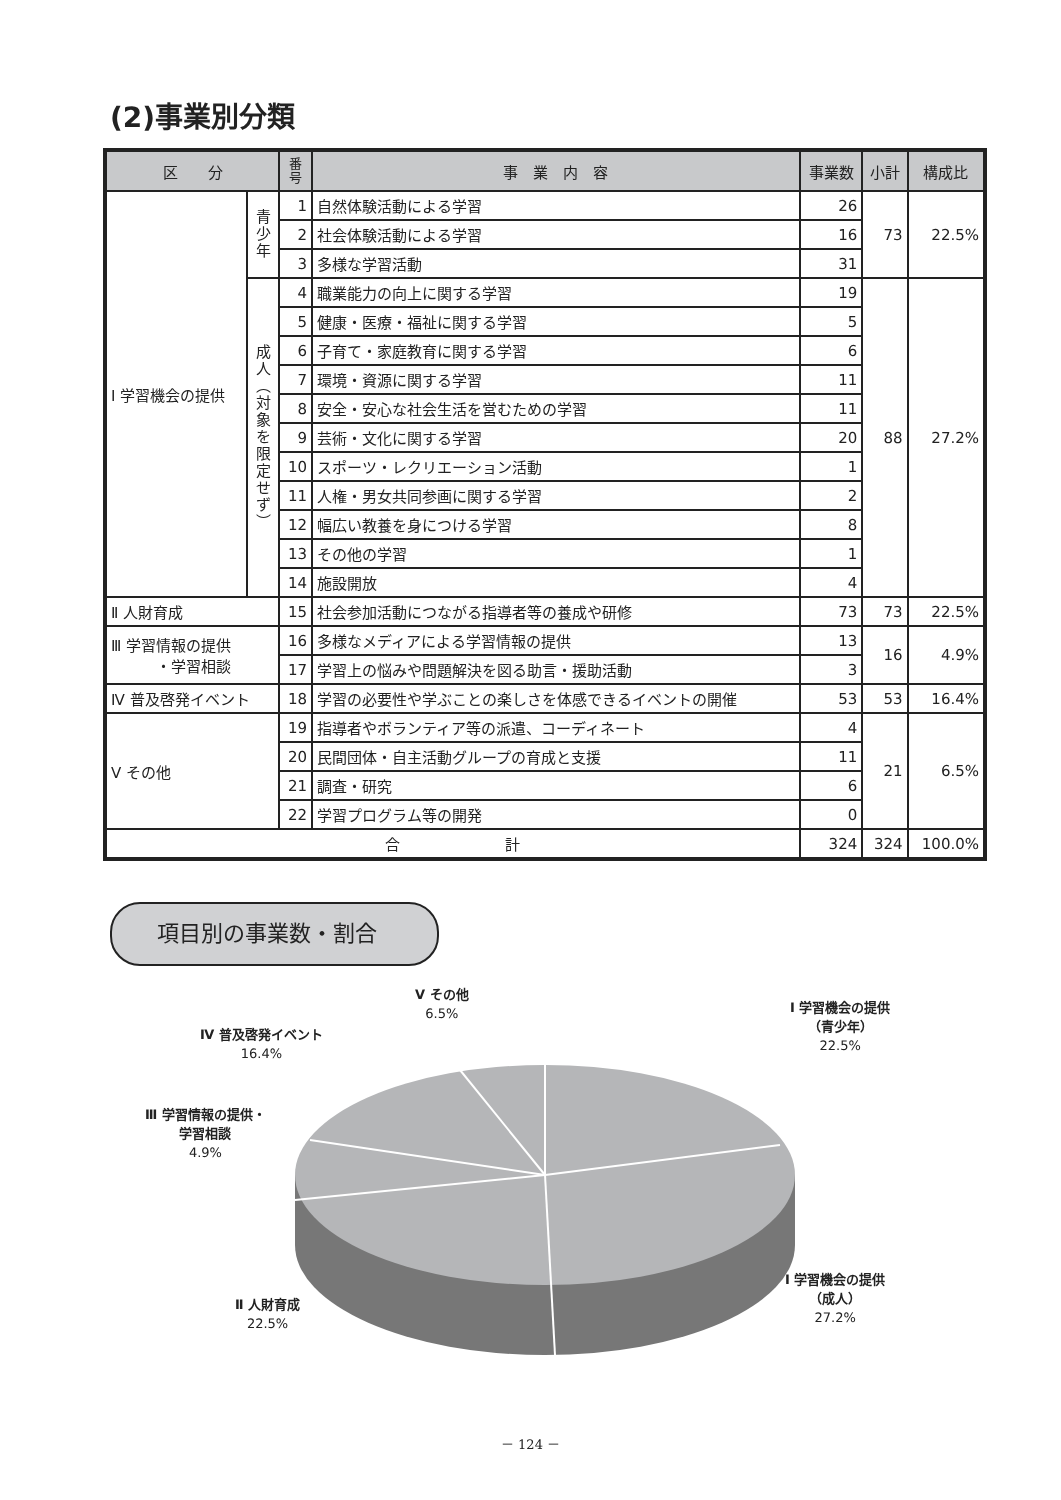(2)事業別分類
| 区 分 | | 番 号 | 事 業 内 容 | 事業数 | 小計 | 構成比 |
| --- | --- | --- | --- | --- | --- | --- |
| Ⅰ 学習機会の提供 | 青 少 年 | 1 | 自然体験活動による学習 | 26 | 73 | 22.5% |
| | | 2 | 社会体験活動による学習 | 16 | | |
| | | 3 | 多様な学習活動 | 31 | | |
| | 成 人 ︵ 対 象 を 限 定 せ ず ︶ | 4 | 職業能力の向上に関する学習 | 19 | 88 | 27.2% |
| | | 5 | 健康・医療・福祉に関する学習 | 5 | | |
| | | 6 | 子育て・家庭教育に関する学習 | 6 | | |
| | | 7 | 環境・資源に関する学習 | 11 | | |
| | | 8 | 安全・安心な社会生活を営むための学習 | 11 | | |
| | | 9 | 芸術・文化に関する学習 | 20 | | |
| | | 10 | スポーツ・レクリエーション活動 | 1 | | |
| | | 11 | 人権・男女共同参画に関する学習 | 2 | | |
| | | 12 | 幅広い教養を身につける学習 | 8 | | |
| | | 13 | その他の学習 | 1 | | |
| | | 14 | 施設開放 | 4 | | |
| Ⅱ 人財育成 | | 15 | 社会参加活動につながる指導者等の養成や研修 | 73 | 73 | 22.5% |
| Ⅲ 学習情報の提供 ・学習相談 | | 16 | 多様なメディアによる学習情報の提供 | 13 | 16 | 4.9% |
| | | 17 | 学習上の悩みや問題解決を図る助言・援助活動 | 3 | | |
| Ⅳ 普及啓発イベント | | 18 | 学習の必要性や学ぶことの楽しさを体感できるイベントの開催 | 53 | 53 | 16.4% |
| Ⅴ その他 | | 19 | 指導者やボランティア等の派遣、コーディネート | 4 | 21 | 6.5% |
| | | 20 | 民間団体・自主活動グループの育成と支援 | 11 | | |
| | | 21 | 調査・研究 | 6 | | |
| | | 22 | 学習プログラム等の開発 | 0 | | |
| 合 計 | | | | 324 | 324 | 100.0% |
項目別の事業数・割合
Ⅴ その他
6.5%
Ⅰ 学習機会の提供
（青少年）
22.5%
Ⅳ 普及啓発イベント
16.4%
Ⅲ 学習情報の提供・
学習相談
4.9%
Ⅰ 学習機会の提供
（成人）
27.2%
Ⅱ 人財育成
22.5%
－ 124 －